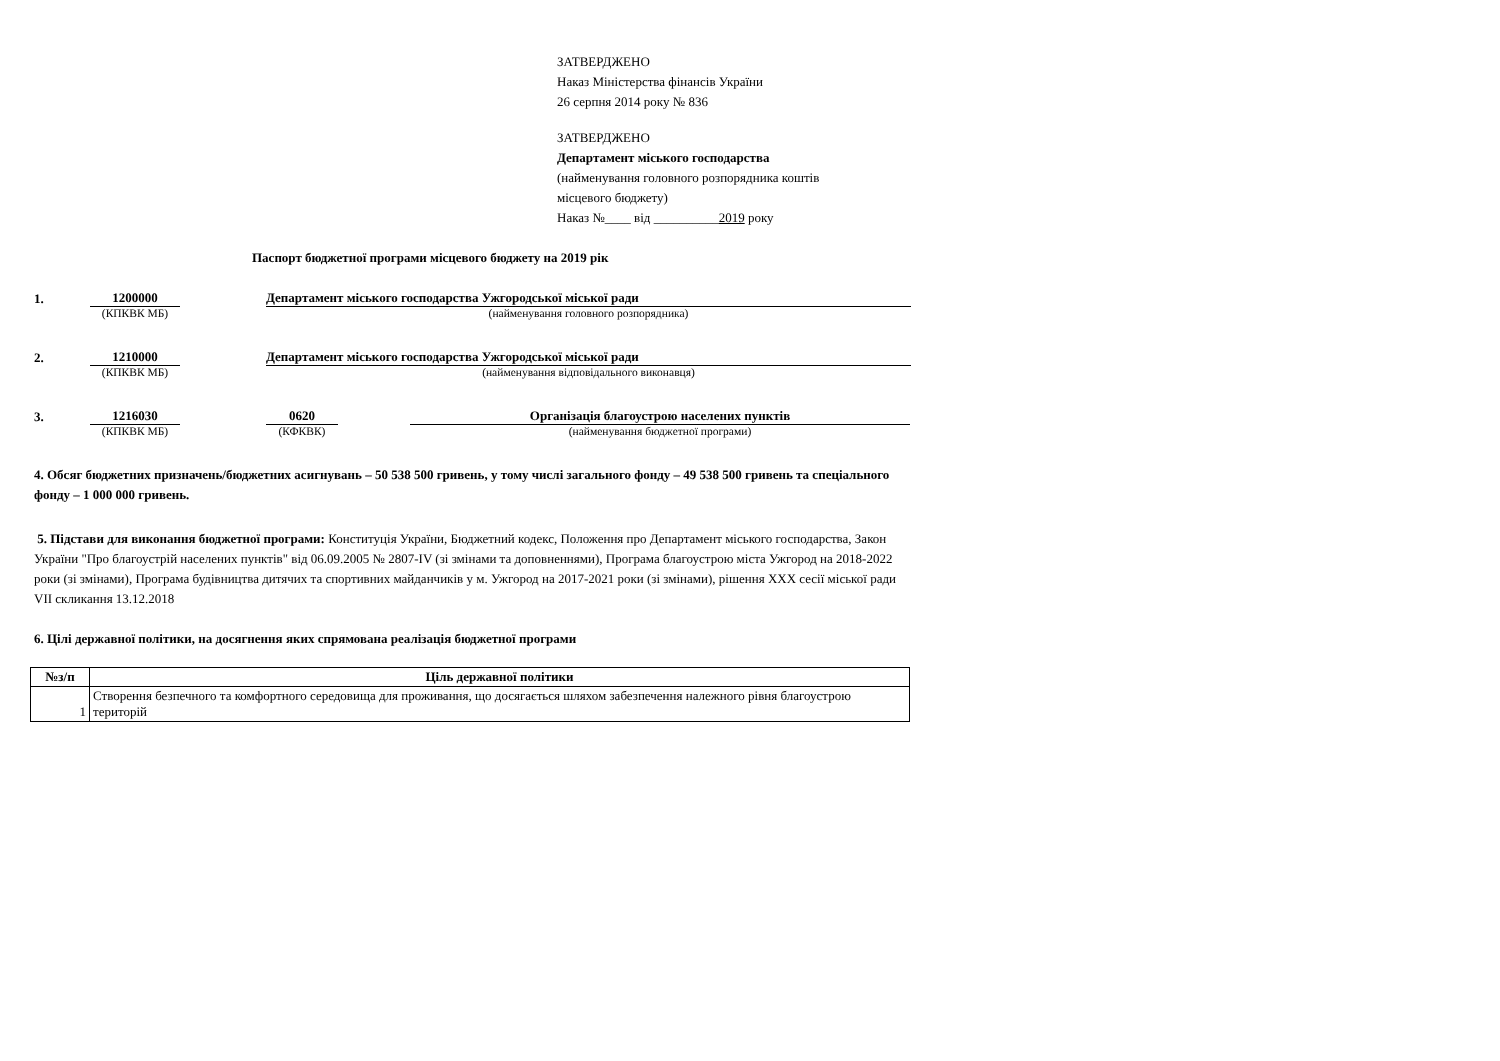ЗАТВЕРДЖЕНО
Наказ Міністерства фінансів України
26 серпня 2014 року № 836
ЗАТВЕРДЖЕНО
Департамент міського господарства
(найменування головного розпорядника коштів
місцевого бюджету)
Наказ №____ від __________2019 року
Паспорт бюджетної програми місцевого бюджету на 2019 рік
1.
1200000
Департамент міського господарства Ужгородської міської ради
(КПКВК МБ) (найменування головного розпорядника)
2.
1210000
Департамент міського господарства Ужгородської міської ради
(КПКВК МБ) (найменування відповідального виконавця)
3.
1216030
0620
Організація благоустрою населених пунктів
(КПКВК МБ) (КФКВК) (найменування бюджетної програми)
4. Обсяг бюджетних призначень/бюджетних асигнувань – 50 538 500 гривень, у тому числі загального фонду – 49 538 500 гривень та спеціального фонду – 1 000 000 гривень.
5. Підстави для виконання бюджетної програми: Конституція України, Бюджетний кодекс, Положення про Департамент міського господарства, Закон України "Про благоустрій населених пунктів" від 06.09.2005 № 2807-IV (зі змінами та доповненнями), Програма благоустрою міста Ужгород на 2018-2022 роки (зі змінами), Програма будівництва дитячих та спортивних майданчиків у м. Ужгород на 2017-2021 роки (зі змінами), рішення XXX сесії міської ради VII скликання 13.12.2018
6. Цілі державної політики, на досягнення яких спрямована реалізація бюджетної програми
| №з/п | Ціль державної політики |
| --- | --- |
| 1 | Створення безпечного та комфортного середовища для проживання, що досягається шляхом забезпечення належного рівня благоустрою територій |